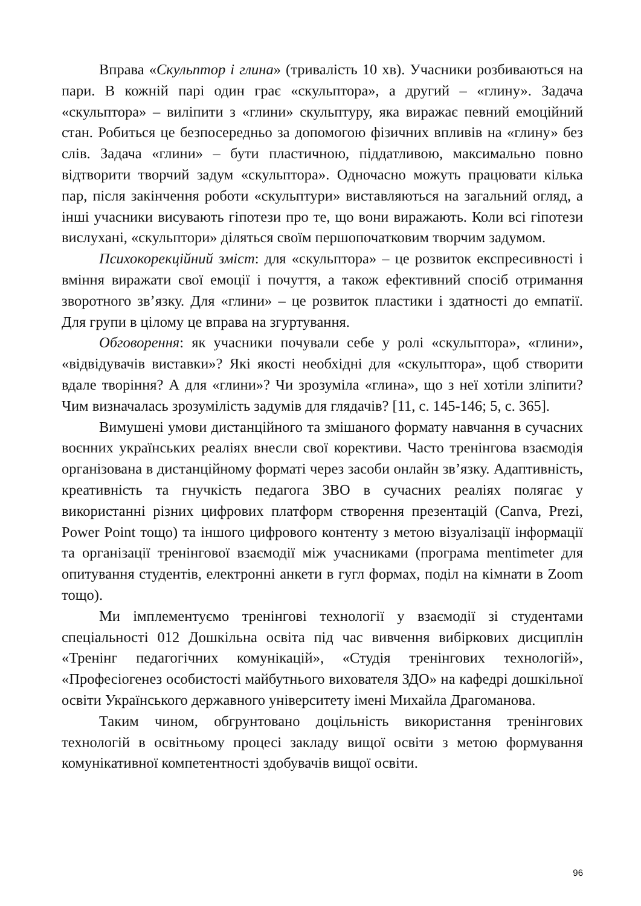Вправа «Скульптор і глина» (тривалість 10 хв). Учасники розбиваються на пари. В кожній парі один грає «скульптора», а другий – «глину». Задача «скульптора» – виліпити з «глини» скульптуру, яка виражає певний емоційний стан. Робиться це безпосередньо за допомогою фізичних впливів на «глину» без слів. Задача «глини» – бути пластичною, піддатливою, максимально повно відтворити творчий задум «скульптора». Одночасно можуть працювати кілька пар, після закінчення роботи «скульптури» виставляються на загальний огляд, а інші учасники висувають гіпотези про те, що вони виражають. Коли всі гіпотези вислухані, «скульптори» діляться своїм першопочатковим творчим задумом.
Психокорекційний зміст: для «скульптора» – це розвиток експресивності і вміння виражати свої емоції і почуття, а також ефективний спосіб отримання зворотного зв’язку. Для «глини» – це розвиток пластики і здатності до емпатії. Для групи в цілому це вправа на згуртування.
Обговорення: як учасники почували себе у ролі «скульптора», «глини», «відвідувачів виставки»? Які якості необхідні для «скульптора», щоб створити вдале творіння? А для «глини»? Чи зрозуміла «глина», що з неї хотіли зліпити? Чим визначалась зрозумілість задумів для глядачів? [11, с. 145-146; 5, с. 365].
Вимушені умови дистанційного та змішаного формату навчання в сучасних воєнних українських реаліях внесли свої корективи. Часто тренінгова взаємодія організована в дистанційному форматі через засоби онлайн зв’язку. Адаптивність, креативність та гнучкість педагога ЗВО в сучасних реаліях полягає у використанні різних цифрових платформ створення презентацій (Canva, Prezi, Power Point тощо) та іншого цифрового контенту з метою візуалізації інформації та організації тренінгової взаємодії між учасниками (програма mentimeter для опитування студентів, електронні анкети в гугл формах, поділ на кімнати в Zoom тощо).
Ми імплементуємо тренінгові технології у взаємодії зі студентами спеціальності 012 Дошкільна освіта під час вивчення вибіркових дисциплін «Тренінг педагогічних комунікацій», «Студія тренінгових технологій», «Професіогенез особистості майбутнього вихователя ЗДО» на кафедрі дошкільної освіти Українського державного університету імені Михайла Драгоманова.
Таким чином, обгрунтовано доцільність використання тренінгових технологій в освітньому процесі закладу вищої освіти з метою формування комунікативної компетентності здобувачів вищої освіти.
96